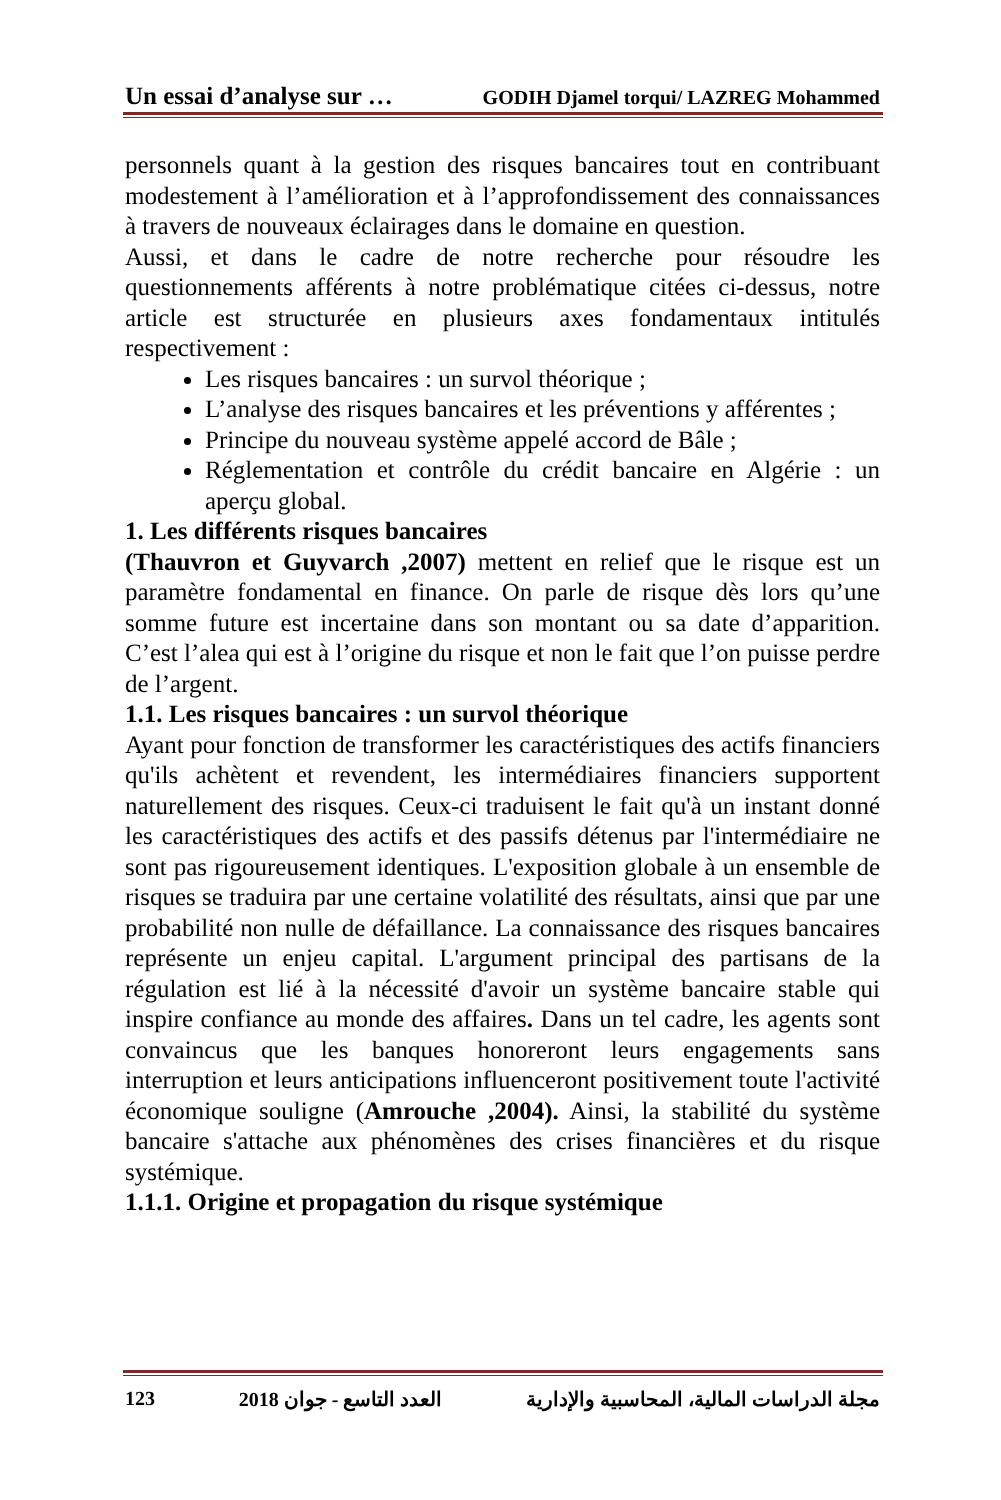Un essai d’analyse sur … GODIH Djamel torqui/ LAZREG Mohammed
personnels quant à la gestion des risques bancaires tout en contribuant modestement à l’amélioration et à l’approfondissement des connaissances à travers de nouveaux éclairages dans le domaine en question.
Aussi, et dans le cadre de notre recherche pour résoudre les questionnements afférents à notre problématique citées ci-dessus, notre article est structurée en plusieurs axes fondamentaux intitulés respectivement :
Les risques bancaires : un survol théorique ;
L’analyse des risques bancaires et les préventions y afférentes ;
Principe du nouveau système appelé accord de Bâle ;
Réglementation et contrôle du crédit bancaire en Algérie : un aperçu global.
1. Les différents risques bancaires
(Thauvron et Guyvarch ,2007) mettent en relief que le risque est un paramètre fondamental en finance. On parle de risque dès lors qu’une somme future est incertaine dans son montant ou sa date d’apparition. C’est l’alea qui est à l’origine du risque et non le fait que l’on puisse perdre de l’argent.
1.1. Les risques bancaires : un survol théorique
Ayant pour fonction de transformer les caractéristiques des actifs financiers qu'ils achètent et revendent, les intermédiaires financiers supportent naturellement des risques. Ceux-ci traduisent le fait qu'à un instant donné les caractéristiques des actifs et des passifs détenus par l'intermédiaire ne sont pas rigoureusement identiques. L'exposition globale à un ensemble de risques se traduira par une certaine volatilité des résultats, ainsi que par une probabilité non nulle de défaillance. La connaissance des risques bancaires représente un enjeu capital. L'argument principal des partisans de la régulation est lié à la nécessité d'avoir un système bancaire stable qui inspire confiance au monde des affaires. Dans un tel cadre, les agents sont convaincus que les banques honoreront leurs engagements sans interruption et leurs anticipations influenceront positivement toute l'activité économique souligne (Amrouche ,2004). Ainsi, la stabilité du système bancaire s'attache aux phénomènes des crises financières et du risque systémique.
1.1.1. Origine et propagation du risque systémique
123 العدد التاسع - جوان 2018 مجلة الدراسات المالية، المحاسبية والإدارية